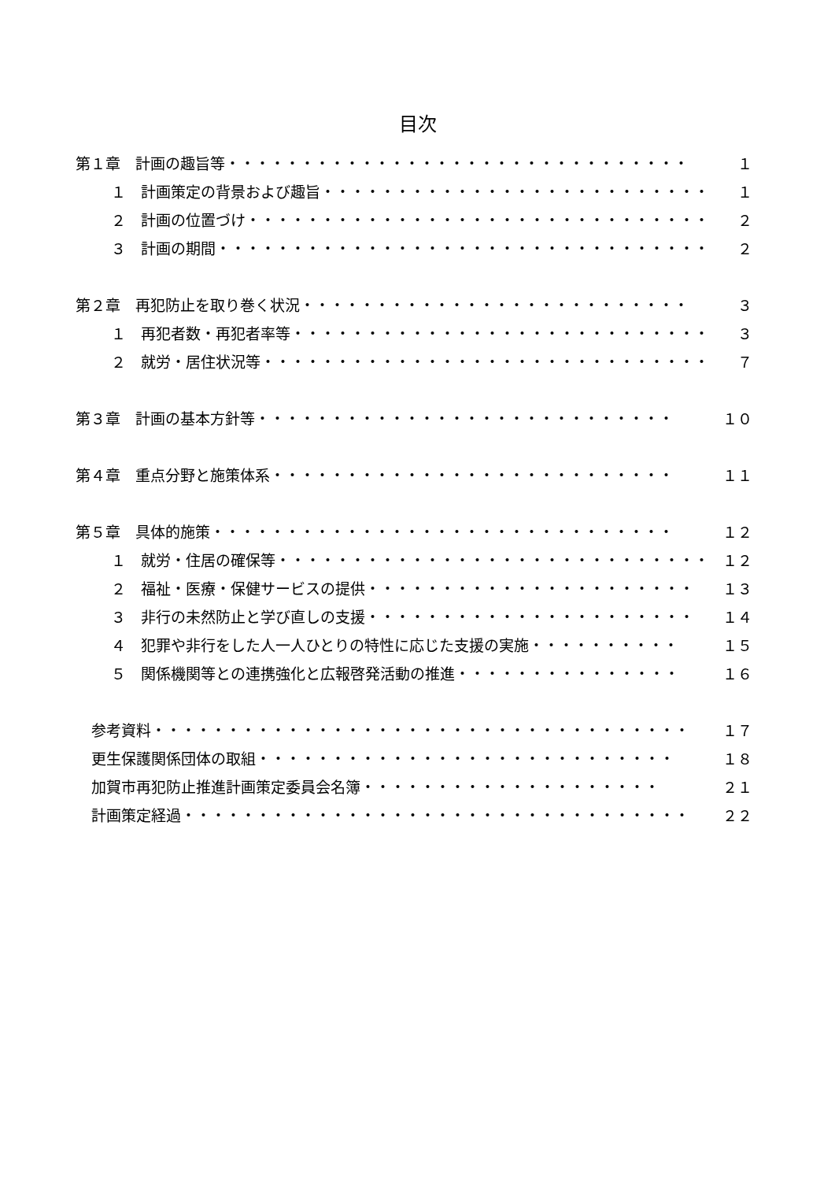目次
第１章　計画の趣旨等・・・・・・・・・・・・・・・・・・・・・・・・・・・・・・・ １
１　計画策定の背景および趣旨・・・・・・・・・・・・・・・・・・・・・・・・・・ １
２　計画の位置づけ・・・・・・・・・・・・・・・・・・・・・・・・・・・・・・・ ２
３　計画の期間・・・・・・・・・・・・・・・・・・・・・・・・・・・・・・・・・ ２
第２章　再犯防止を取り巻く状況・・・・・・・・・・・・・・・・・・・・・・・・・・ ３
１　再犯者数・再犯者率等・・・・・・・・・・・・・・・・・・・・・・・・・・・・ ３
２　就労・居住状況等・・・・・・・・・・・・・・・・・・・・・・・・・・・・・・ ７
第３章　計画の基本方針等・・・・・・・・・・・・・・・・・・・・・・・・・・・・ １０
第４章　重点分野と施策体系・・・・・・・・・・・・・・・・・・・・・・・・・・・ １１
第５章　具体的施策・・・・・・・・・・・・・・・・・・・・・・・・・・・・・・・ １２
１　就労・住居の確保等・・・・・・・・・・・・・・・・・・・・・・・・・・・・・ １２
２　福祉・医療・保健サービスの提供・・・・・・・・・・・・・・・・・・・・・・ １３
３　非行の未然防止と学び直しの支援・・・・・・・・・・・・・・・・・・・・・・ １４
４　犯罪や非行をした人一人ひとりの特性に応じた支援の実施・・・・・・・・・・ １５
５　関係機関等との連携強化と広報啓発活動の推進・・・・・・・・・・・・・・・ １６
参考資料・・・・・・・・・・・・・・・・・・・・・・・・・・・・・・・・・・・・ １７
更生保護関係団体の取組・・・・・・・・・・・・・・・・・・・・・・・・・・・・ １８
加賀市再犯防止推進計画策定委員会名簿・・・・・・・・・・・・・・・・・・・・ ２１
計画策定経過・・・・・・・・・・・・・・・・・・・・・・・・・・・・・・・・・・ ２２